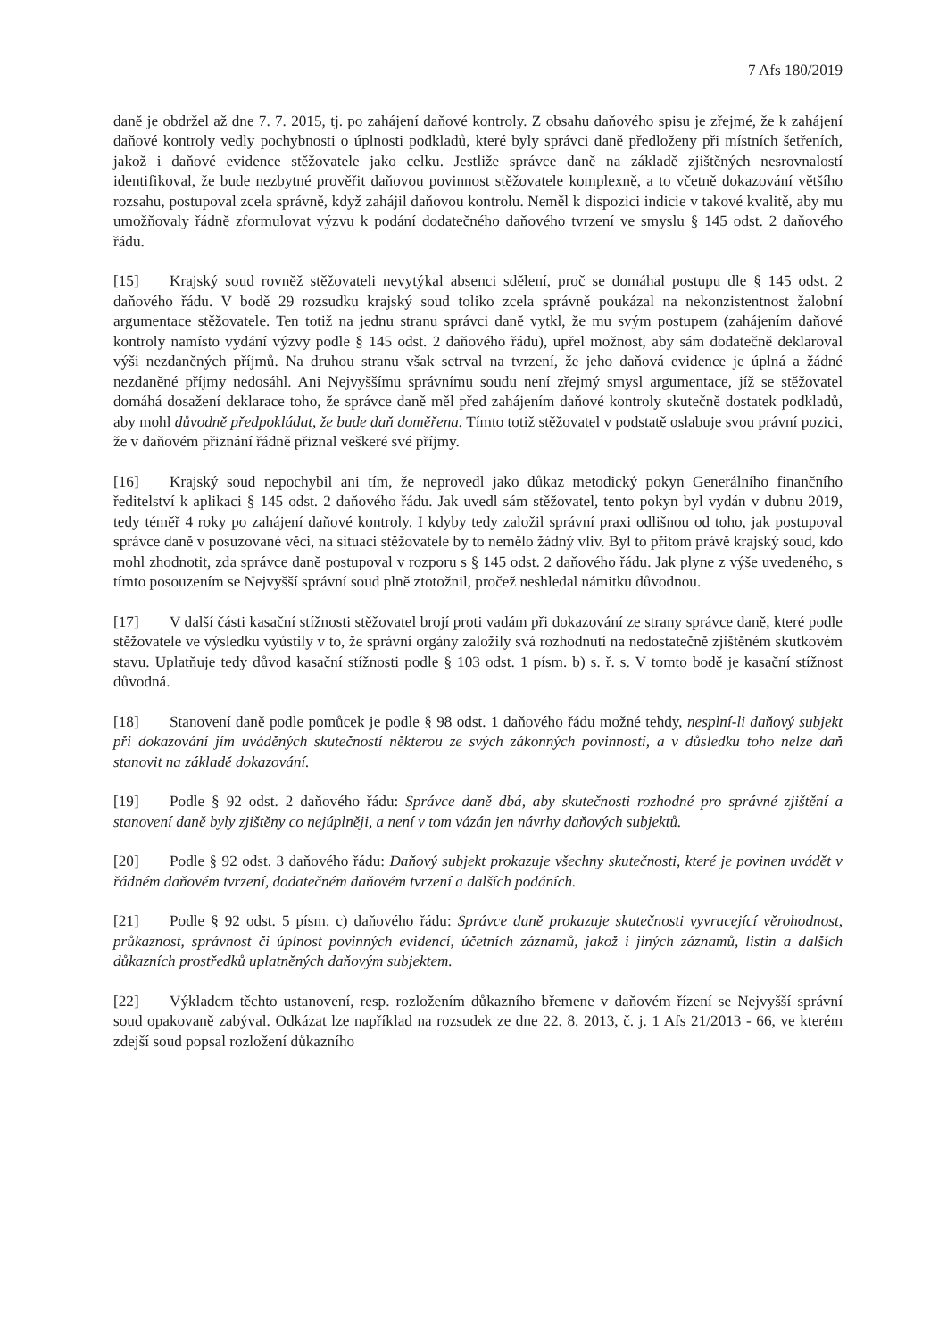7 Afs 180/2019
daně je obdržel až dne 7. 7. 2015, tj. po zahájení daňové kontroly. Z obsahu daňového spisu je zřejmé, že k zahájení daňové kontroly vedly pochybnosti o úplnosti podkladů, které byly správci daně předloženy při místních šetřeních, jakož i daňové evidence stěžovatele jako celku. Jestliže správce daně na základě zjištěných nesrovnalostí identifikoval, že bude nezbytné prověřit daňovou povinnost stěžovatele komplexně, a to včetně dokazování většího rozsahu, postupoval zcela správně, když zahájil daňovou kontrolu. Neměl k dispozici indicie v takové kvalitě, aby mu umožňovaly řádně zformulovat výzvu k podání dodatečného daňového tvrzení ve smyslu § 145 odst. 2 daňového řádu.
[15] Krajský soud rovněž stěžovateli nevytýkal absenci sdělení, proč se domáhal postupu dle § 145 odst. 2 daňového řádu. V bodě 29 rozsudku krajský soud toliko zcela správně poukázal na nekonzistentnost žalobní argumentace stěžovatele. Ten totiž na jednu stranu správci daně vytkl, že mu svým postupem (zahájením daňové kontroly namísto vydání výzvy podle § 145 odst. 2 daňového řádu), upřel možnost, aby sám dodatečně deklaroval výši nezdaněných příjmů. Na druhou stranu však setrval na tvrzení, že jeho daňová evidence je úplná a žádné nezdaněné příjmy nedosáhl. Ani Nejvyššímu správnímu soudu není zřejmý smysl argumentace, jíž se stěžovatel domáhá dosažení deklarace toho, že správce daně měl před zahájením daňové kontroly skutečně dostatek podkladů, aby mohl důvodně předpokládat, že bude daň doměřena. Tímto totiž stěžovatel v podstatě oslabuje svou právní pozici, že v daňovém přiznání řádně přiznal veškeré své příjmy.
[16] Krajský soud nepochybil ani tím, že neprovedl jako důkaz metodický pokyn Generálního finančního ředitelství k aplikaci § 145 odst. 2 daňového řádu. Jak uvedl sám stěžovatel, tento pokyn byl vydán v dubnu 2019, tedy téměř 4 roky po zahájení daňové kontroly. I kdyby tedy založil správní praxi odlišnou od toho, jak postupoval správce daně v posuzované věci, na situaci stěžovatele by to nemělo žádný vliv. Byl to přitom právě krajský soud, kdo mohl zhodnotit, zda správce daně postupoval v rozporu s § 145 odst. 2 daňového řádu. Jak plyne z výše uvedeného, s tímto posouzením se Nejvyšší správní soud plně ztotožnil, pročež neshledal námitku důvodnou.
[17] V další části kasační stížnosti stěžovatel brojí proti vadám při dokazování ze strany správce daně, které podle stěžovatele ve výsledku vyústily v to, že správní orgány založily svá rozhodnutí na nedostatečně zjištěném skutkovém stavu. Uplatňuje tedy důvod kasační stížnosti podle § 103 odst. 1 písm. b) s. ř. s. V tomto bodě je kasační stížnost důvodná.
[18] Stanovení daně podle pomůcek je podle § 98 odst. 1 daňového řádu možné tehdy, nesplní-li daňový subjekt při dokazování jím uváděných skutečností některou ze svých zákonných povinností, a v důsledku toho nelze daň stanovit na základě dokazování.
[19] Podle § 92 odst. 2 daňového řádu: Správce daně dbá, aby skutečnosti rozhodné pro správné zjištění a stanovení daně byly zjištěny co nejúplněji, a není v tom vázán jen návrhy daňových subjektů.
[20] Podle § 92 odst. 3 daňového řádu: Daňový subjekt prokazuje všechny skutečnosti, které je povinen uvádět v řádném daňovém tvrzení, dodatečném daňovém tvrzení a dalších podáních.
[21] Podle § 92 odst. 5 písm. c) daňového řádu: Správce daně prokazuje skutečnosti vyvracející věrohodnost, průkaznost, správnost či úplnost povinných evidencí, účetních záznamů, jakož i jiných záznamů, listin a dalších důkazních prostředků uplatněných daňovým subjektem.
[22] Výkladem těchto ustanovení, resp. rozložením důkazního břemene v daňovém řízení se Nejvyšší správní soud opakovaně zabýval. Odkázat lze například na rozsudek ze dne 22. 8. 2013, č. j. 1 Afs 21/2013 - 66, ve kterém zdejší soud popsal rozložení důkazního